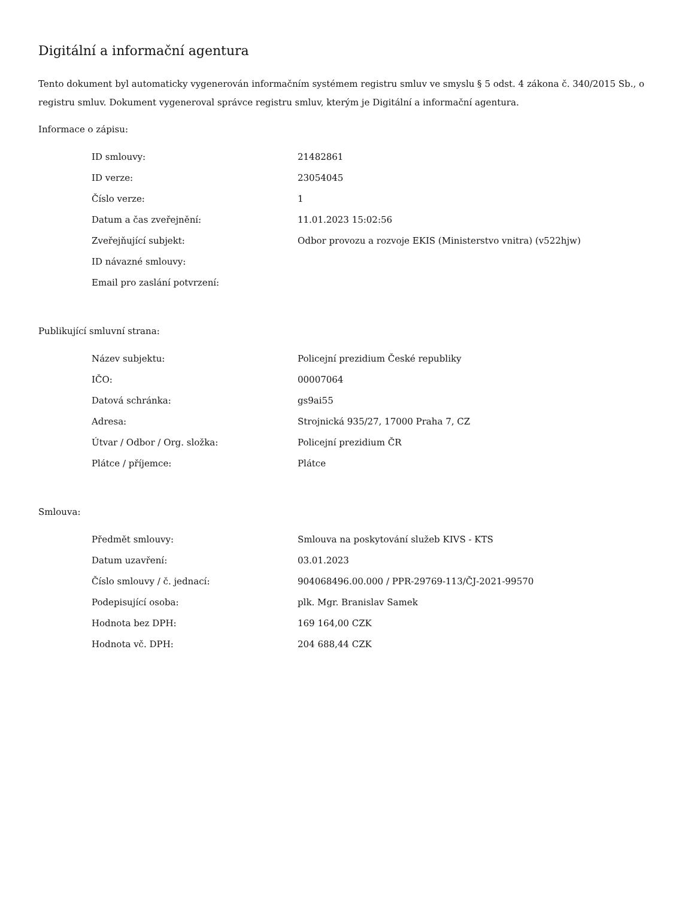Digitální a informační agentura
Tento dokument byl automaticky vygenerován informačním systémem registru smluv ve smyslu § 5 odst. 4 zákona č. 340/2015 Sb., o registru smluv. Dokument vygeneroval správce registru smluv, kterým je Digitální a informační agentura.
Informace o zápisu:
| ID smlouvy: | 21482861 |
| ID verze: | 23054045 |
| Číslo verze: | 1 |
| Datum a čas zveřejnění: | 11.01.2023 15:02:56 |
| Zveřejňující subjekt: | Odbor provozu a rozvoje EKIS (Ministerstvo vnitra) (v522hjw) |
| ID návazné smlouvy: | |
| Email pro zaslání potvrzení: | |
Publikující smluvní strana:
| Název subjektu: | Policejní prezidium České republiky |
| IČO: | 00007064 |
| Datová schránka: | gs9ai55 |
| Adresa: | Strojnická 935/27, 17000 Praha 7, CZ |
| Útvar / Odbor / Org. složka: | Policejní prezidium ČR |
| Plátce / příjemce: | Plátce |
Smlouva:
| Předmět smlouvy: | Smlouva na poskytování služeb KIVS - KTS |
| Datum uzavření: | 03.01.2023 |
| Číslo smlouvy / č. jednací: | 904068496.00.000 / PPR-29769-113/ČJ-2021-99570 |
| Podepisující osoba: | plk. Mgr. Branislav Samek |
| Hodnota bez DPH: | 169 164,00 CZK |
| Hodnota vč. DPH: | 204 688,44 CZK |